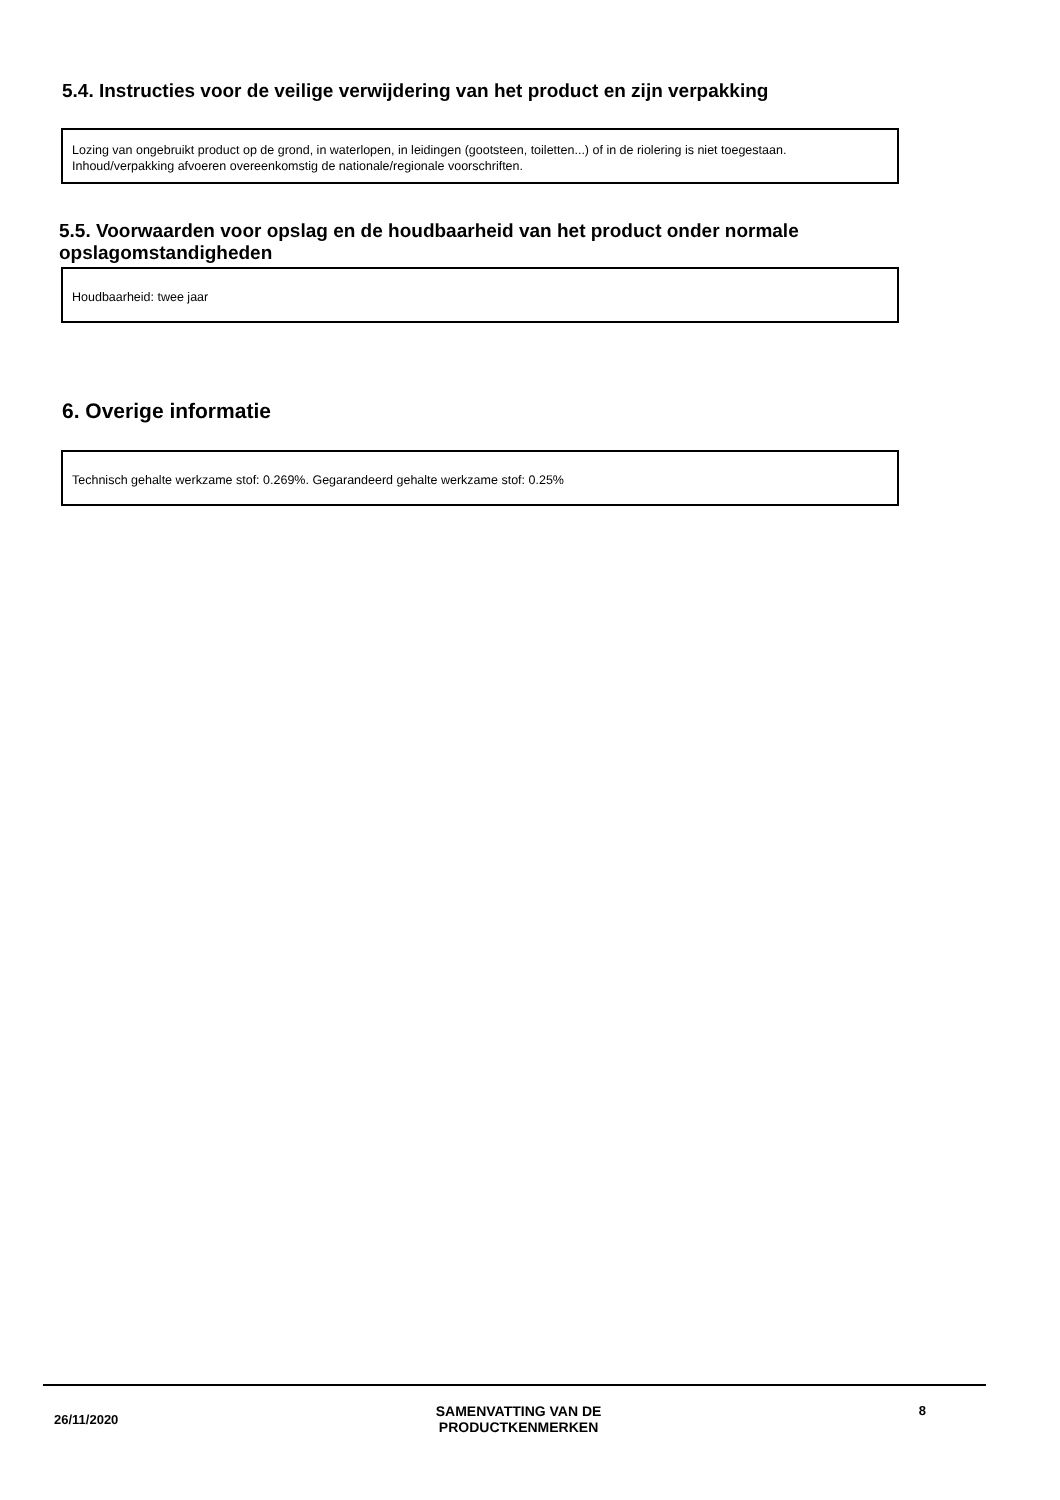5.4. Instructies voor de veilige verwijdering van het product en zijn verpakking
Lozing van ongebruikt product op de grond, in waterlopen, in leidingen (gootsteen, toiletten...) of in de riolering is niet toegestaan.
Inhoud/verpakking afvoeren overeenkomstig de nationale/regionale voorschriften.
5.5. Voorwaarden voor opslag en de houdbaarheid van het product onder normale opslagomstandigheden
Houdbaarheid: twee jaar
6. Overige informatie
Technisch gehalte werkzame stof: 0.269%. Gegarandeerd gehalte werkzame stof: 0.25%
26/11/2020
SAMENVATTING VAN DE
PRODUCTKENMERKEN
8